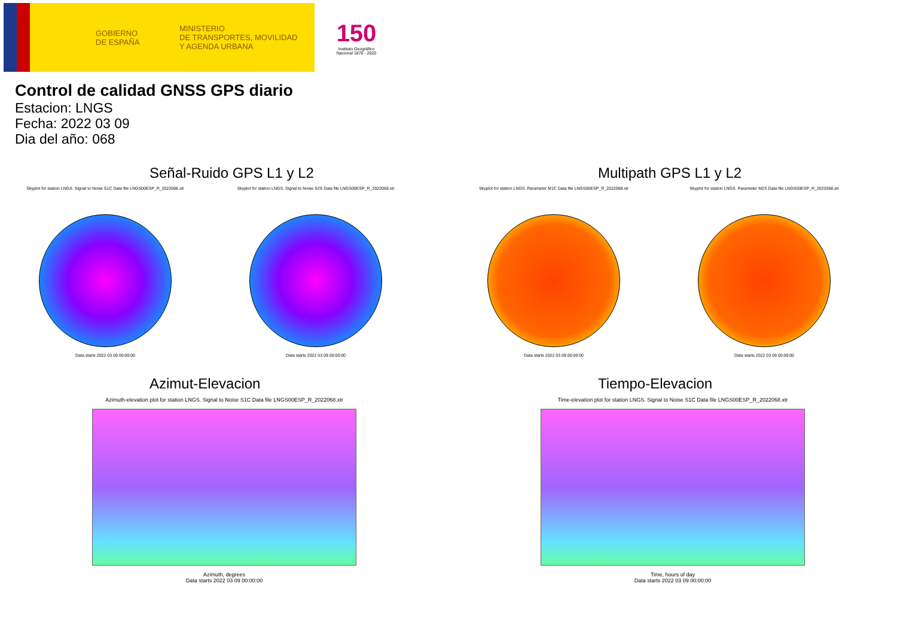GOBIERNO
DE ESPAÑA
MINISTERIO
DE TRANSPORTES, MOVILIDAD
Y AGENDA URBANA
150
Instituto Geográfico Nacional 1870 - 2020
Control de calidad GNSS GPS diario
Estacion: LNGS
Fecha: 2022 03 09
Dia del año: 068
Señal-Ruido GPS L1 y L2
Skyplot for station LNGS. Signal to Noise S1C Data file LNGS00ESP_R_2022068.xtr
Data starts 2022 03 09 00:00:00
Skyplot for station LNGS. Signal to Noise S2S Data file LNGS00ESP_R_2022068.xtr
Data starts 2022 03 09 00:00:00
Multipath GPS L1 y L2
Skyplot for station LNGS. Parameter M1C Data file LNGS00ESP_R_2022068.xtr
Data starts 2022 03 09 00:00:00
Skyplot for station LNGS. Parameter M2S Data file LNGS00ESP_R_2022068.xtr
Data starts 2022 03 09 00:00:00
Azimut-Elevacion
Azimuth-elevation plot for station LNGS. Signal to Noise S1C Data file LNGS00ESP_R_2022068.xtr
Azimuth, degrees
Data starts 2022 03 09 00:00:00
Tiempo-Elevacion
Time-elevation plot for station LNGS. Signal to Noise S1C Data file LNGS00ESP_R_2022068.xtr
Time, hours of day
Data starts 2022 03 09 00:00:00